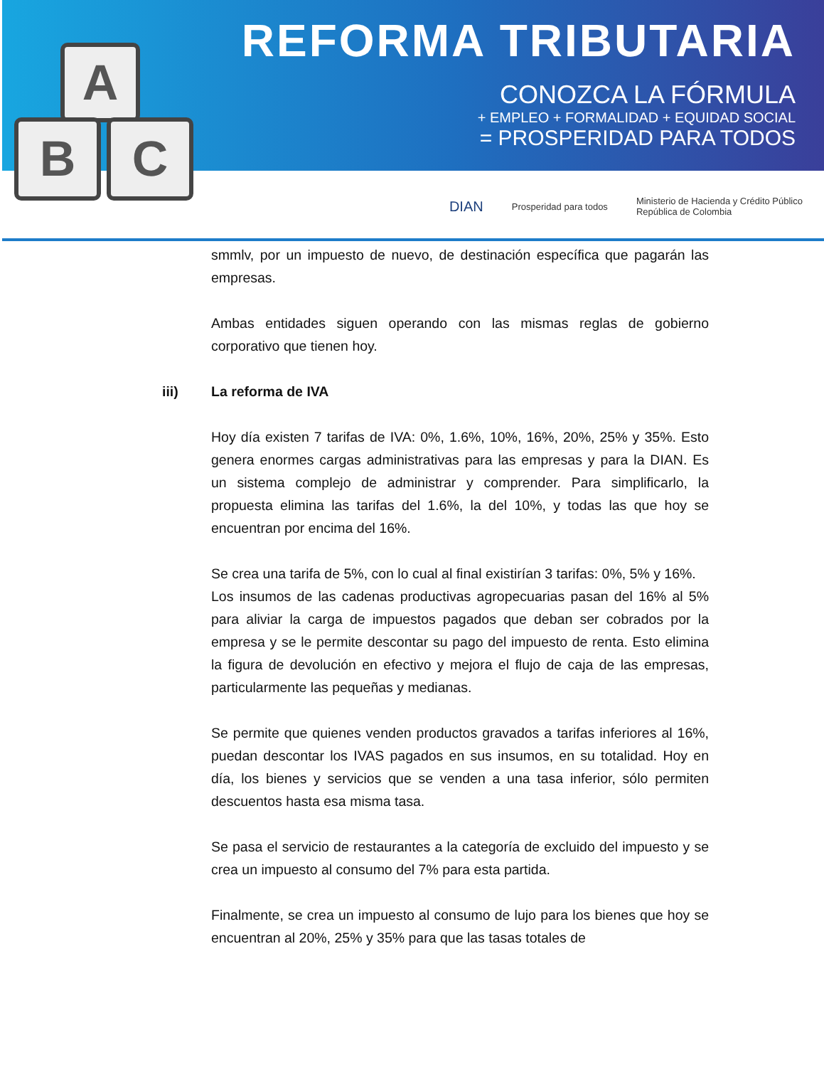A
B C
REFORMA TRIBUTARIA
CONOZCA LA FÓRMULA
+ EMPLEO + FORMALIDAD + EQUIDAD SOCIAL
= PROSPERIDAD PARA TODOS
DIAN Prosperidad para todos Ministerio de Hacienda y Crédito Público
República de Colombia
smmlv, por un impuesto de nuevo, de destinación específica que pagarán las empresas.
Ambas entidades siguen operando con las mismas reglas de gobierno corporativo que tienen hoy.
iii) La reforma de IVA
Hoy día existen 7 tarifas de IVA: 0%, 1.6%, 10%, 16%, 20%, 25% y 35%. Esto genera enormes cargas administrativas para las empresas y para la DIAN. Es un sistema complejo de administrar y comprender. Para simplificarlo, la propuesta elimina las tarifas del 1.6%, la del 10%, y todas las que hoy se encuentran por encima del 16%.
Se crea una tarifa de 5%, con lo cual al final existirían 3 tarifas: 0%, 5% y 16%.
Los insumos de las cadenas productivas agropecuarias pasan del 16% al 5% para aliviar la carga de impuestos pagados que deban ser cobrados por la empresa y se le permite descontar su pago del impuesto de renta. Esto elimina la figura de devolución en efectivo y mejora el flujo de caja de las empresas, particularmente las pequeñas y medianas.
Se permite que quienes venden productos gravados a tarifas inferiores al 16%, puedan descontar los IVAS pagados en sus insumos, en su totalidad. Hoy en día, los bienes y servicios que se venden a una tasa inferior, sólo permiten descuentos hasta esa misma tasa.
Se pasa el servicio de restaurantes a la categoría de excluido del impuesto y se crea un impuesto al consumo del 7% para esta partida.
Finalmente, se crea un impuesto al consumo de lujo para los bienes que hoy se encuentran al 20%, 25% y 35% para que las tasas totales de